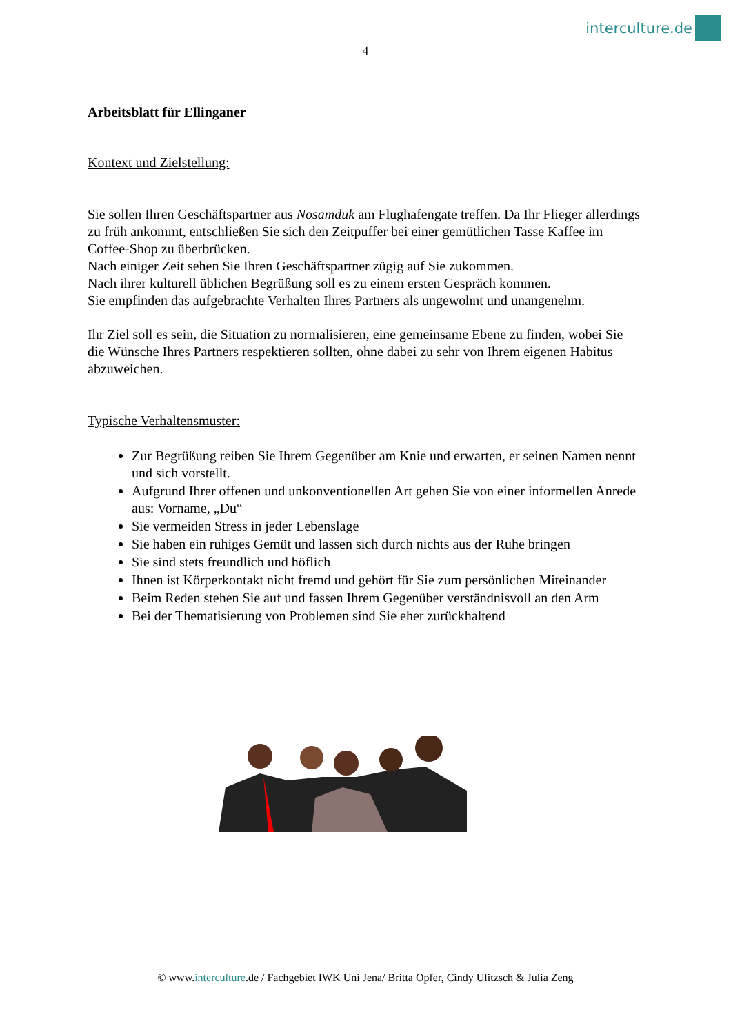interculture.de
4
Arbeitsblatt für Ellinganer
Kontext und Zielstellung:
Sie sollen Ihren Geschäftspartner aus Nosamduk am Flughafengate treffen. Da Ihr Flieger allerdings zu früh ankommt, entschließen Sie sich den Zeitpuffer bei einer gemütlichen Tasse Kaffee im Coffee-Shop zu überbrücken.
Nach einiger Zeit sehen Sie Ihren Geschäftspartner zügig auf Sie zukommen.
Nach ihrer kulturell üblichen Begrüßung soll es zu einem ersten Gespräch kommen.
Sie empfinden das aufgebrachte Verhalten Ihres Partners als ungewohnt und unangenehm.
Ihr Ziel soll es sein, die Situation zu normalisieren, eine gemeinsame Ebene zu finden, wobei Sie die Wünsche Ihres Partners respektieren sollten, ohne dabei zu sehr von Ihrem eigenen Habitus abzuweichen.
Typische Verhaltensmuster:
Zur Begrüßung reiben Sie Ihrem Gegenüber am Knie und erwarten, er seinen Namen nennt und sich vorstellt.
Aufgrund Ihrer offenen und unkonventionellen Art gehen Sie von einer informellen Anrede aus: Vorname, „Du“
Sie vermeiden Stress in jeder Lebenslage
Sie haben ein ruhiges Gemüt und lassen sich durch nichts aus der Ruhe bringen
Sie sind stets freundlich und höflich
Ihnen ist Körperkontakt nicht fremd und gehört für Sie zum persönlichen Miteinander
Beim Reden stehen Sie auf und fassen Ihrem Gegenüber verständnisvoll an den Arm
Bei der Thematisierung von Problemen sind Sie eher zurückhaltend
© www.interculture.de / Fachgebiet IWK Uni Jena/ Britta Opfer, Cindy Ulitzsch & Julia Zeng